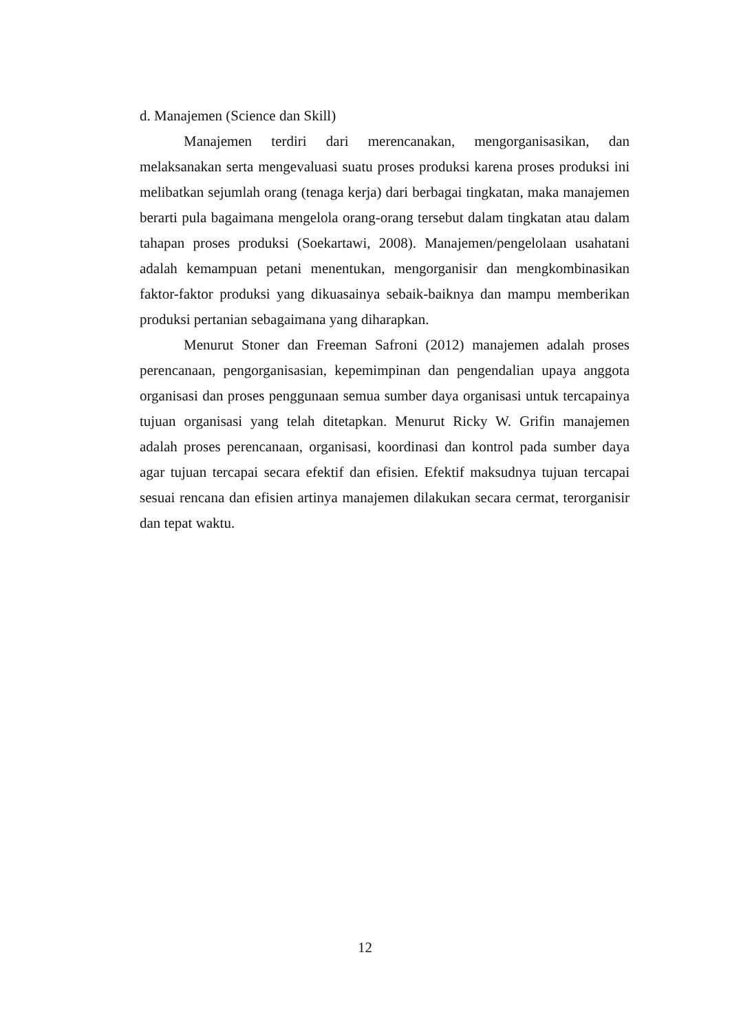d. Manajemen (Science dan Skill)
Manajemen terdiri dari merencanakan, mengorganisasikan, dan melaksanakan serta mengevaluasi suatu proses produksi karena proses produksi ini melibatkan sejumlah orang (tenaga kerja) dari berbagai tingkatan, maka manajemen berarti pula bagaimana mengelola orang-orang tersebut dalam tingkatan atau dalam tahapan proses produksi (Soekartawi, 2008). Manajemen/pengelolaan usahatani adalah kemampuan petani menentukan, mengorganisir dan mengkombinasikan faktor-faktor produksi yang dikuasainya sebaik-baiknya dan mampu memberikan produksi pertanian sebagaimana yang diharapkan.
Menurut Stoner dan Freeman Safroni (2012) manajemen adalah proses perencanaan, pengorganisasian, kepemimpinan dan pengendalian upaya anggota organisasi dan proses penggunaan semua sumber daya organisasi untuk tercapainya tujuan organisasi yang telah ditetapkan. Menurut Ricky W. Grifin manajemen adalah proses perencanaan, organisasi, koordinasi dan kontrol pada sumber daya agar tujuan tercapai secara efektif dan efisien. Efektif maksudnya tujuan tercapai sesuai rencana dan efisien artinya manajemen dilakukan secara cermat, terorganisir dan tepat waktu.
12